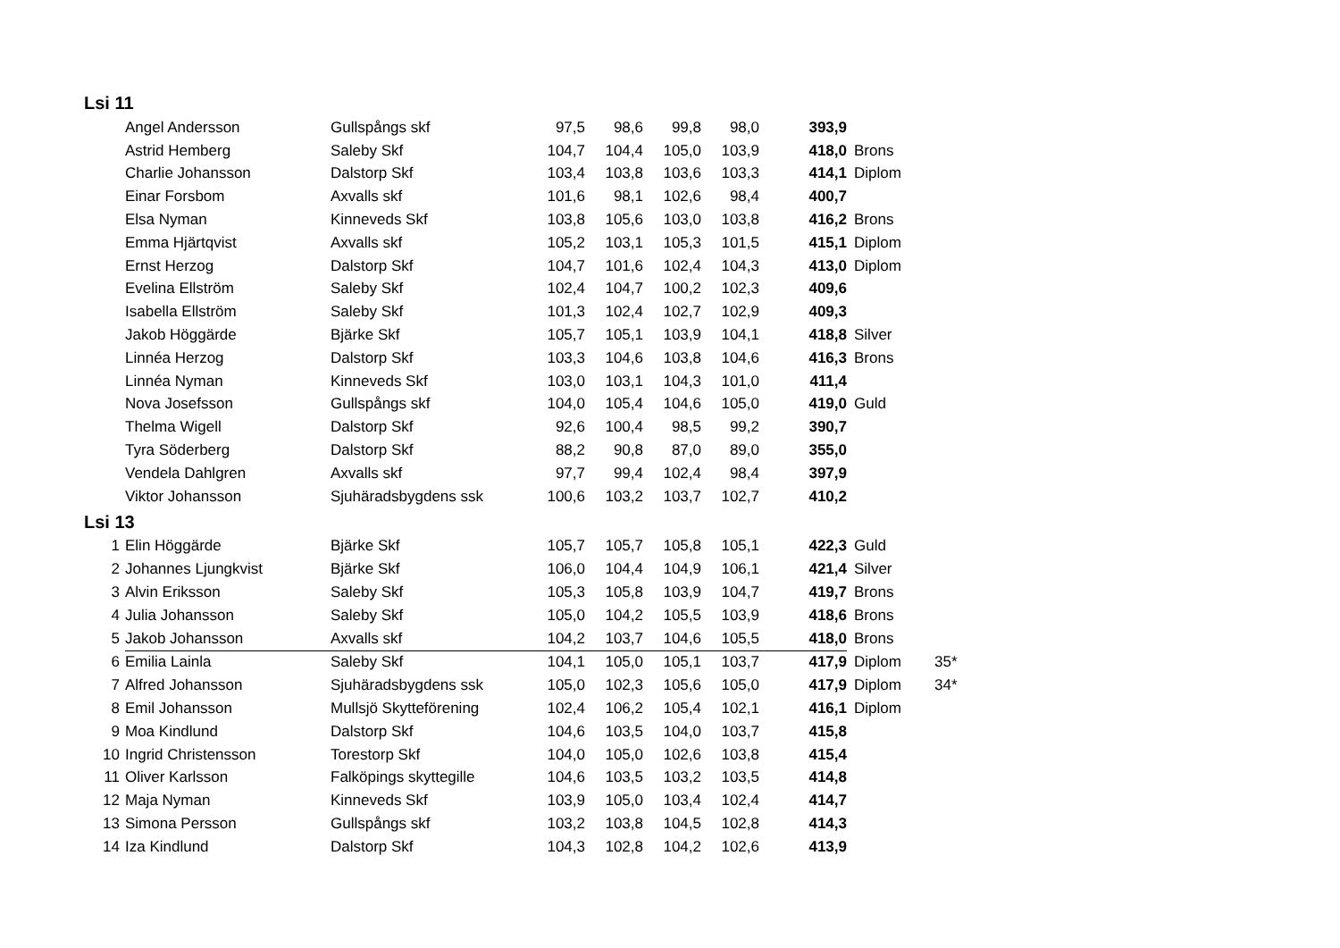Lsi 11
| | Angel Andersson | Gullspångs skf | 97,5 | 98,6 | 99,8 | 98,0 | 393,9 | |
| | Astrid Hemberg | Saleby Skf | 104,7 | 104,4 | 105,0 | 103,9 | 418,0 | Brons |
| | Charlie Johansson | Dalstorp Skf | 103,4 | 103,8 | 103,6 | 103,3 | 414,1 | Diplom |
| | Einar Forsbom | Axvalls skf | 101,6 | 98,1 | 102,6 | 98,4 | 400,7 | |
| | Elsa Nyman | Kinneveds Skf | 103,8 | 105,6 | 103,0 | 103,8 | 416,2 | Brons |
| | Emma Hjärtqvist | Axvalls skf | 105,2 | 103,1 | 105,3 | 101,5 | 415,1 | Diplom |
| | Ernst Herzog | Dalstorp Skf | 104,7 | 101,6 | 102,4 | 104,3 | 413,0 | Diplom |
| | Evelina Ellström | Saleby Skf | 102,4 | 104,7 | 100,2 | 102,3 | 409,6 | |
| | Isabella Ellström | Saleby Skf | 101,3 | 102,4 | 102,7 | 102,9 | 409,3 | |
| | Jakob Höggärde | Bjärke Skf | 105,7 | 105,1 | 103,9 | 104,1 | 418,8 | Silver |
| | Linnéa Herzog | Dalstorp Skf | 103,3 | 104,6 | 103,8 | 104,6 | 416,3 | Brons |
| | Linnéa Nyman | Kinneveds Skf | 103,0 | 103,1 | 104,3 | 101,0 | 411,4 | |
| | Nova Josefsson | Gullspångs skf | 104,0 | 105,4 | 104,6 | 105,0 | 419,0 | Guld |
| | Thelma Wigell | Dalstorp Skf | 92,6 | 100,4 | 98,5 | 99,2 | 390,7 | |
| | Tyra Söderberg | Dalstorp Skf | 88,2 | 90,8 | 87,0 | 89,0 | 355,0 | |
| | Vendela Dahlgren | Axvalls skf | 97,7 | 99,4 | 102,4 | 98,4 | 397,9 | |
| | Viktor Johansson | Sjuhäradsbygdens ssk | 100,6 | 103,2 | 103,7 | 102,7 | 410,2 | |
Lsi 13
| 1 | Elin Höggärde | Bjärke Skf | 105,7 | 105,7 | 105,8 | 105,1 | 422,3 | Guld | |
| 2 | Johannes Ljungkvist | Bjärke Skf | 106,0 | 104,4 | 104,9 | 106,1 | 421,4 | Silver | |
| 3 | Alvin Eriksson | Saleby Skf | 105,3 | 105,8 | 103,9 | 104,7 | 419,7 | Brons | |
| 4 | Julia Johansson | Saleby Skf | 105,0 | 104,2 | 105,5 | 103,9 | 418,6 | Brons | |
| 5 | Jakob Johansson | Axvalls skf | 104,2 | 103,7 | 104,6 | 105,5 | 418,0 | Brons | |
| 6 | Emilia Lainla | Saleby Skf | 104,1 | 105,0 | 105,1 | 103,7 | 417,9 | Diplom | 35* |
| 7 | Alfred Johansson | Sjuhäradsbygdens ssk | 105,0 | 102,3 | 105,6 | 105,0 | 417,9 | Diplom | 34* |
| 8 | Emil Johansson | Mullsjö Skytteförening | 102,4 | 106,2 | 105,4 | 102,1 | 416,1 | Diplom | |
| 9 | Moa Kindlund | Dalstorp Skf | 104,6 | 103,5 | 104,0 | 103,7 | 415,8 | | |
| 10 | Ingrid Christensson | Torestorp Skf | 104,0 | 105,0 | 102,6 | 103,8 | 415,4 | | |
| 11 | Oliver Karlsson | Falköpings skyttegille | 104,6 | 103,5 | 103,2 | 103,5 | 414,8 | | |
| 12 | Maja Nyman | Kinneveds Skf | 103,9 | 105,0 | 103,4 | 102,4 | 414,7 | | |
| 13 | Simona Persson | Gullspångs skf | 103,2 | 103,8 | 104,5 | 102,8 | 414,3 | | |
| 14 | Iza Kindlund | Dalstorp Skf | 104,3 | 102,8 | 104,2 | 102,6 | 413,9 | | |